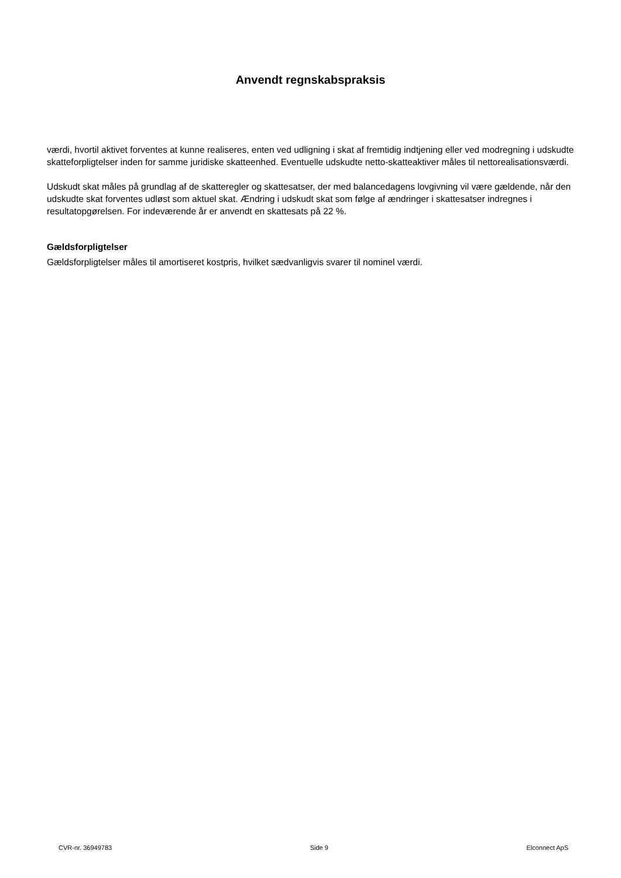Anvendt regnskabspraksis
værdi, hvortil aktivet forventes at kunne realiseres, enten ved udligning i skat af fremtidig indtjening eller ved modregning i udskudte skatteforpligtelser inden for samme juridiske skatteenhed. Eventuelle udskudte netto-skatteaktiver måles til nettorealisationsværdi.
Udskudt skat måles på grundlag af de skatteregler og skattesatser, der med balancedagens lovgivning vil være gældende, når den udskudte skat forventes udløst som aktuel skat. Ændring i udskudt skat som følge af ændringer i skattesatser indregnes i resultatopgørelsen. For indeværende år er anvendt en skattesats på 22 %.
Gældsforpligtelser
Gældsforpligtelser måles til amortiseret kostpris, hvilket sædvanligvis svarer til nominel værdi.
CVR-nr. 36949783 Side 9 Elconnect ApS